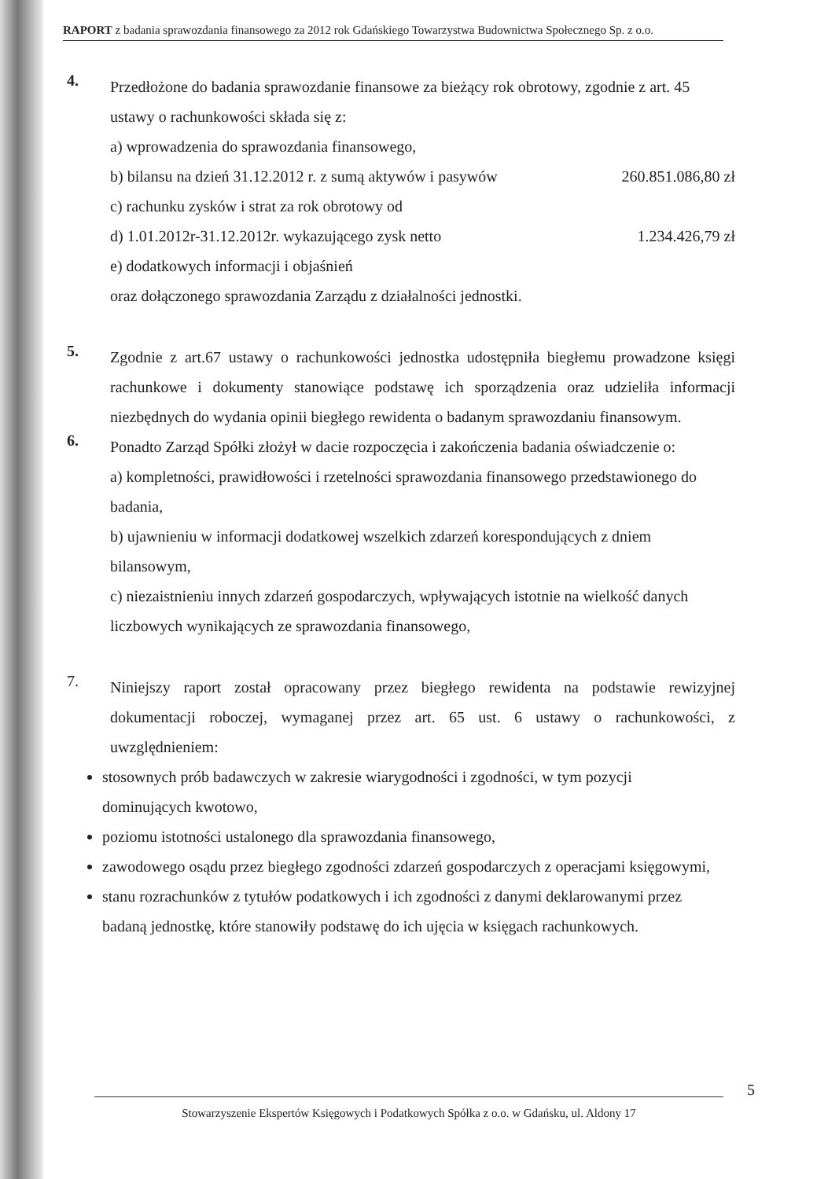RAPORT z badania sprawozdania finansowego za 2012 rok Gdańskiego Towarzystwa Budownictwa Społecznego Sp. z o.o.
4.
Przedłożone do badania sprawozdanie finansowe za bieżący rok obrotowy, zgodnie z art. 45 ustawy o rachunkowości składa się z:
a) wprowadzenia do sprawozdania finansowego,
b) bilansu na dzień 31.12.2012 r. z sumą aktywów i pasywów 260.851.086,80 zł
c) rachunku zysków i strat za rok obrotowy od
d) 1.01.2012r-31.12.2012r. wykazującego zysk netto 1.234.426,79 zł
e) dodatkowych informacji i objaśnień
oraz dołączonego sprawozdania Zarządu z działalności jednostki.
5.
Zgodnie z art.67 ustawy o rachunkowości jednostka udostępniła biegłemu prowadzone księgi rachunkowe i dokumenty stanowiące podstawę ich sporządzenia oraz udzieliła informacji niezbędnych do wydania opinii biegłego rewidenta o badanym sprawozdaniu finansowym.
6.
Ponadto Zarząd Spółki złożył w dacie rozpoczęcia i zakończenia badania oświadczenie o:
a) kompletności, prawidłowości i rzetelności sprawozdania finansowego przedstawionego do badania,
b) ujawnieniu w informacji dodatkowej wszelkich zdarzeń korespondujących z dniem bilansowym,
c) niezaistnieniu innych zdarzeń gospodarczych, wpływających istotnie na wielkość danych liczbowych wynikających ze sprawozdania finansowego,
7.
Niniejszy raport został opracowany przez biegłego rewidenta na podstawie rewizyjnej dokumentacji roboczej, wymaganej przez art. 65 ust. 6 ustawy o rachunkowości, z uwzględnieniem:
stosownych prób badawczych w zakresie wiarygodności i zgodności, w tym pozycji dominujących kwotowo,
poziomu istotności ustalonego dla sprawozdania finansowego,
zawodowego osądu przez biegłego zgodności zdarzeń gospodarczych z operacjami księgowymi,
stanu rozrachunków z tytułów podatkowych i ich zgodności z danymi deklarowanymi przez badaną jednostkę, które stanowiły podstawę do ich ujęcia w księgach rachunkowych.
5
Stowarzyszenie Ekspertów Księgowych i Podatkowych Spółka z o.o. w Gdańsku, ul. Aldony 17